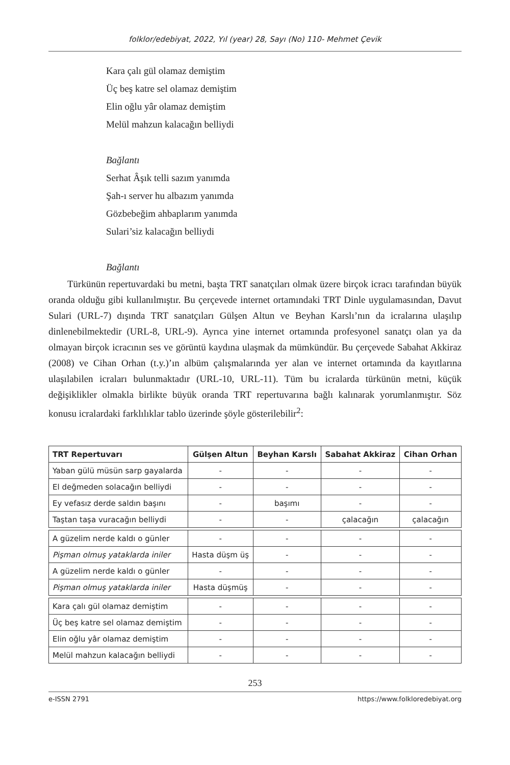folklor/edebiyat, 2022, Yıl (year) 28, Sayı (No) 110- Mehmet Çevik
Kara çalı gül olamaz demiştim
Üç beş katre sel olamaz demiştim
Elin oğlu yâr olamaz demiştim
Melül mahzun kalacağın belliydi
Bağlantı
Serhat Âşık telli sazım yanımda
Şah-ı server hu albazım yanımda
Gözbebeğim ahbaplarım yanımda
Sulari’siz kalacağın belliydi
Bağlantı
Türkünün repertuvardaki bu metni, başta TRT sanatçıları olmak üzere birçok icracı tarafından büyük oranda olduğu gibi kullanılmıştır. Bu çerçevede internet ortamındaki TRT Dinle uygulamasından, Davut Sulari (URL-7) dışında TRT sanatçıları Gülşen Altun ve Beyhan Karslı’nın da icralarına ulaşılıp dinlenebilmektedir (URL-8, URL-9). Ayrıca yine internet ortamında profesyonel sanatçı olan ya da olmayan birçok icracının ses ve görüntü kaydına ulaşmak da mümkündür. Bu çerçevede Sabahat Akkiraz (2008) ve Cihan Orhan (t.y.)’ın albüm çalışmalarında yer alan ve internet ortamında da kayıtlarına ulaşılabilen icraları bulunmaktadır (URL-10, URL-11). Tüm bu icralarda türkünün metni, küçük değişiklikler olmakla birlikte büyük oranda TRT repertuvarına bağlı kalınarak yorumlanmıştır. Söz konusu icralardaki farklılıklar tablo üzerinde şöyle gösterilebilir<sup>2</sup>:
| TRT Repertuvarı | Gülşen Altun | Beyhan Karslı | Sabahat Akkiraz | Cihan Orhan |
| --- | --- | --- | --- | --- |
| Yaban gülü müsün sarp gayalarda | - | - | - | - |
| El değmeden solacağın belliydi | - | - | - | - |
| Ey vefasız derde saldın başını | - | başımı | - | - |
| Taştan taşa vuracağın belliydi | - | - | çalacağın | çalacağın |
| A güzelim nerde kaldı o günler | - | - | - | - |
| Pişman olmuş yataklarda iniler | Hasta düşm üş | - | - | - |
| A güzelim nerde kaldı o günler | - | - | - | - |
| Pişman olmuş yataklarda iniler | Hasta düşmüş | - | - | - |
| Kara çalı gül olamaz demiştim | - | - | - | - |
| Üç beş katre sel olamaz demiştim | - | - | - | - |
| Elin oğlu yâr olamaz demiştim | - | - | - | - |
| Melül mahzun kalacağın belliydi | - | - | - | - |
253
e-ISSN 2791 https://www.folkloredebiyat.org